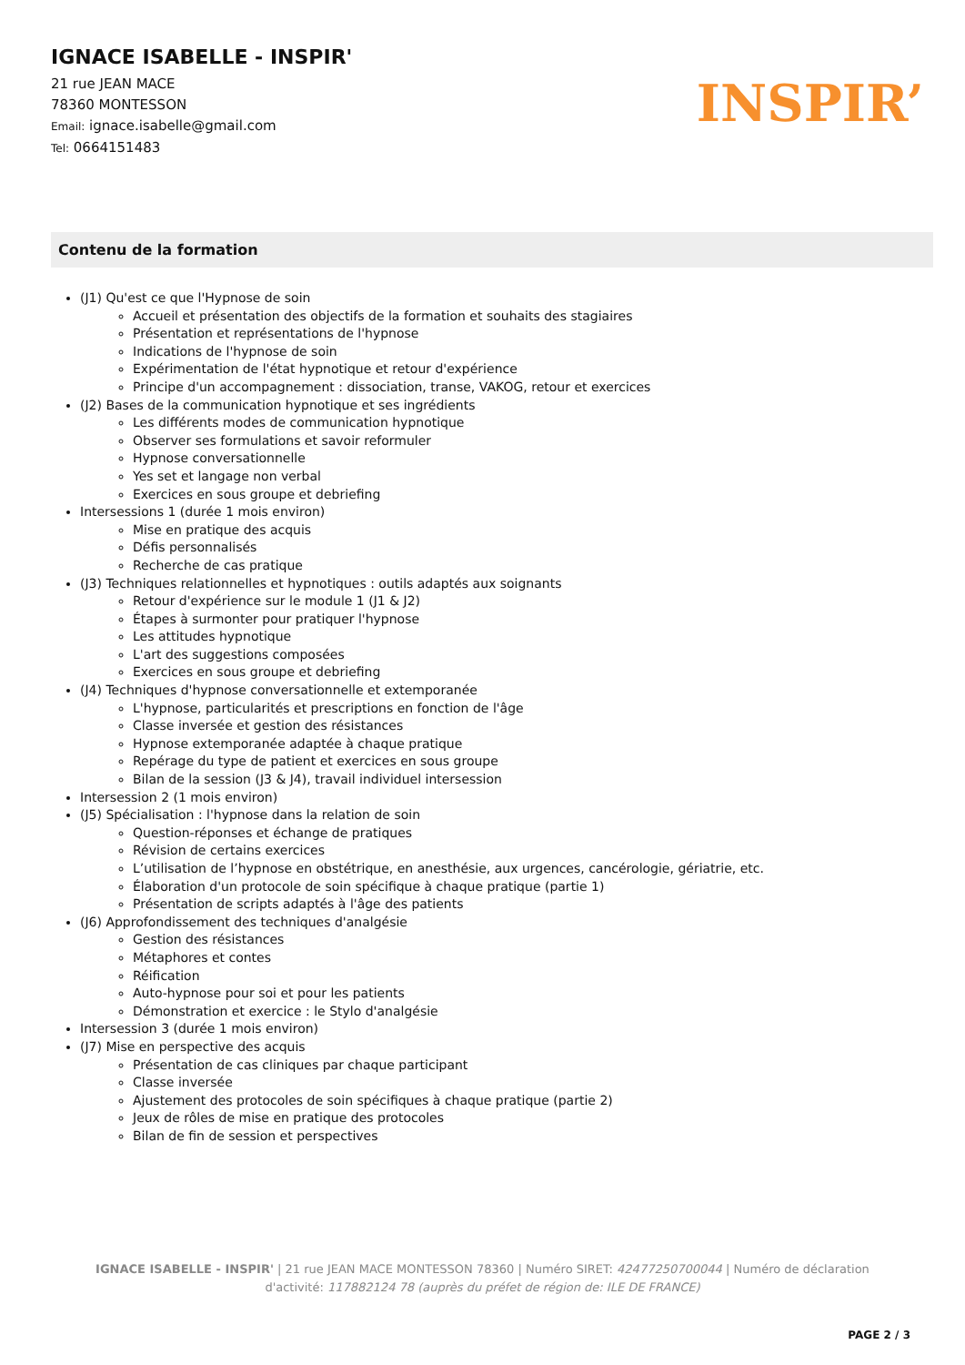IGNACE ISABELLE - INSPIR'
21 rue JEAN MACE
78360 MONTESSON
Email: ignace.isabelle@gmail.com
Tel: 0664151483
INSPIR’
Contenu de la formation
(J1) Qu'est ce que l'Hypnose de soin
Accueil et présentation des objectifs de la formation et souhaits des stagiaires
Présentation et représentations de l'hypnose
Indications de l'hypnose de soin
Expérimentation de l'état hypnotique et retour d'expérience
Principe d'un accompagnement : dissociation, transe, VAKOG, retour et exercices
(J2) Bases de la communication hypnotique et ses ingrédients
Les différents modes de communication hypnotique
Observer ses formulations et savoir reformuler
Hypnose conversationnelle
Yes set et langage non verbal
Exercices en sous groupe et debriefing
Intersessions 1 (durée 1 mois environ)
Mise en pratique des acquis
Défis personnalisés
Recherche de cas pratique
(J3) Techniques relationnelles et hypnotiques : outils adaptés aux soignants
Retour d'expérience sur le module 1 (J1 & J2)
Étapes à surmonter pour pratiquer l'hypnose
Les attitudes hypnotique
L'art des suggestions composées
Exercices en sous groupe et debriefing
(J4) Techniques d'hypnose conversationnelle et extemporanée
L'hypnose, particularités et prescriptions en fonction de l'âge
Classe inversée et gestion des résistances
Hypnose extemporanée adaptée à chaque pratique
Repérage du type de patient et exercices en sous groupe
Bilan de la session (J3 & J4), travail individuel intersession
Intersession 2 (1 mois environ)
(J5) Spécialisation : l'hypnose dans la relation de soin
Question-réponses et échange de pratiques
Révision de certains exercices
L’utilisation de l’hypnose en obstétrique, en anesthésie, aux urgences, cancérologie, gériatrie, etc.
Élaboration d'un protocole de soin spécifique à chaque pratique (partie 1)
Présentation de scripts adaptés à l'âge des patients
(J6) Approfondissement des techniques d'analgésie
Gestion des résistances
Métaphores et contes
Réification
Auto-hypnose pour soi et pour les patients
Démonstration et exercice : le Stylo d'analgésie
Intersession 3 (durée 1 mois environ)
(J7) Mise en perspective des acquis
Présentation de cas cliniques par chaque participant
Classe inversée
Ajustement des protocoles de soin spécifiques à chaque pratique (partie 2)
Jeux de rôles de mise en pratique des protocoles
Bilan de fin de session et perspectives
IGNACE ISABELLE - INSPIR' | 21 rue JEAN MACE MONTESSON 78360 | Numéro SIRET: 42477250700044 | Numéro de déclaration d'activité: 117882124 78 (auprès du préfet de région de: ILE DE FRANCE)
PAGE 2 / 3